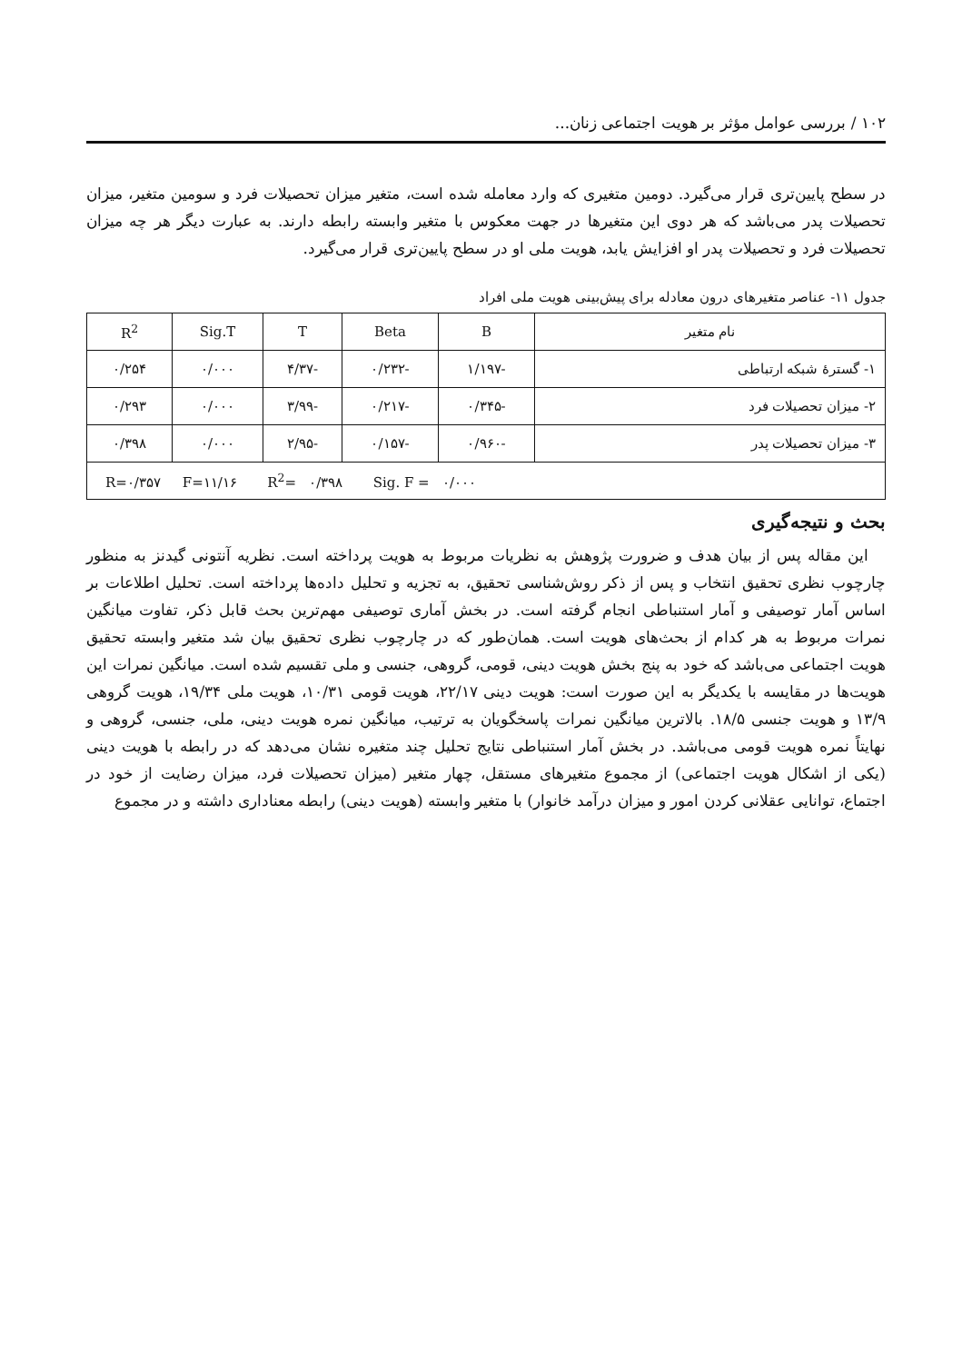۱۰۲ / بررسی عوامل مؤثر بر هویت اجتماعی زنان...
در سطح پایین‌تری قرار می‌گیرد. دومین متغیری که وارد معامله شده است، متغیر میزان تحصیلات فرد و سومین متغیر، میزان تحصیلات پدر می‌باشد که هر دوی این متغیرها در جهت معکوس با متغیر وابسته رابطه دارند. به عبارت دیگر هر چه میزان تحصیلات فرد و تحصیلات پدر او افزایش یابد، هویت ملی او در سطح پایین‌تری قرار می‌گیرد.
جدول ۱۱- عناصر متغیرهای درون معادله برای پیش‌بینی هویت ملی افراد
| نام متغیر | B | Beta | T | Sig.T | R<sup>2</sup> |
| --- | --- | --- | --- | --- | --- |
| ۱- گسترهٔ شبکه ارتباطی | -۱/۱۹۷ | -۰/۲۳۲ | -۴/۳۷ | ۰/۰۰۰ | ۰/۲۵۴ |
| ۲- میزان تحصیلات فرد | -۰/۳۴۵ | -۰/۲۱۷ | -۳/۹۹ | ۰/۰۰۰ | ۰/۲۹۳ |
| ۳- میزان تحصیلات پدر | -۰/۹۶۰ | -۰/۱۵۷ | -۲/۹۵ | ۰/۰۰۰ | ۰/۳۹۸ |
| R=۰/۳۵۷ F=۱۱/۱۶ R<sup>2</sup>= ۰/۳۹۸ Sig. F = ۰/۰۰۰ | | | | | |
بحث و نتیجه‌گیری
این مقاله پس از بیان هدف و ضرورت پژوهش به نظریات مربوط به هویت پرداخته است. نظریه آنتونی گیدنز به منظور چارچوب نظری تحقیق انتخاب و پس از ذکر روش‌شناسی تحقیق، به تجزیه و تحلیل داده‌ها پرداخته است. تحلیل اطلاعات بر اساس آمار توصیفی و آمار استنباطی انجام گرفته است. در بخش آماری توصیفی مهم‌ترین بحث قابل ذکر، تفاوت میانگین نمرات مربوط به هر کدام از بحث‌های هویت است. همان‌طور که در چارچوب نظری تحقیق بیان شد متغیر وابسته تحقیق هویت اجتماعی می‌باشد که خود به پنج بخش هویت دینی، قومی، گروهی، جنسی و ملی تقسیم شده است. میانگین نمرات این هویت‌ها در مقایسه با یکدیگر به این صورت است: هویت دینی ۲۲/۱۷، هویت قومی ۱۰/۳۱، هویت ملی ۱۹/۳۴، هویت گروهی ۱۳/۹ و هویت جنسی ۱۸/۵. بالاترین میانگین نمرات پاسخگویان به ترتیب، میانگین نمره هویت دینی، ملی، جنسی، گروهی و نهایتاً نمره هویت قومی می‌باشد. در بخش آمار استنباطی نتایج تحلیل چند متغیره نشان می‌دهد که در رابطه با هویت دینی (یکی از اشکال هویت اجتماعی) از مجموع متغیرهای مستقل، چهار متغیر (میزان تحصیلات فرد، میزان رضایت از خود در اجتماع، توانایی عقلانی کردن امور و میزان درآمد خانوار) با متغیر وابسته (هویت دینی) رابطه معناداری داشته و در مجموع